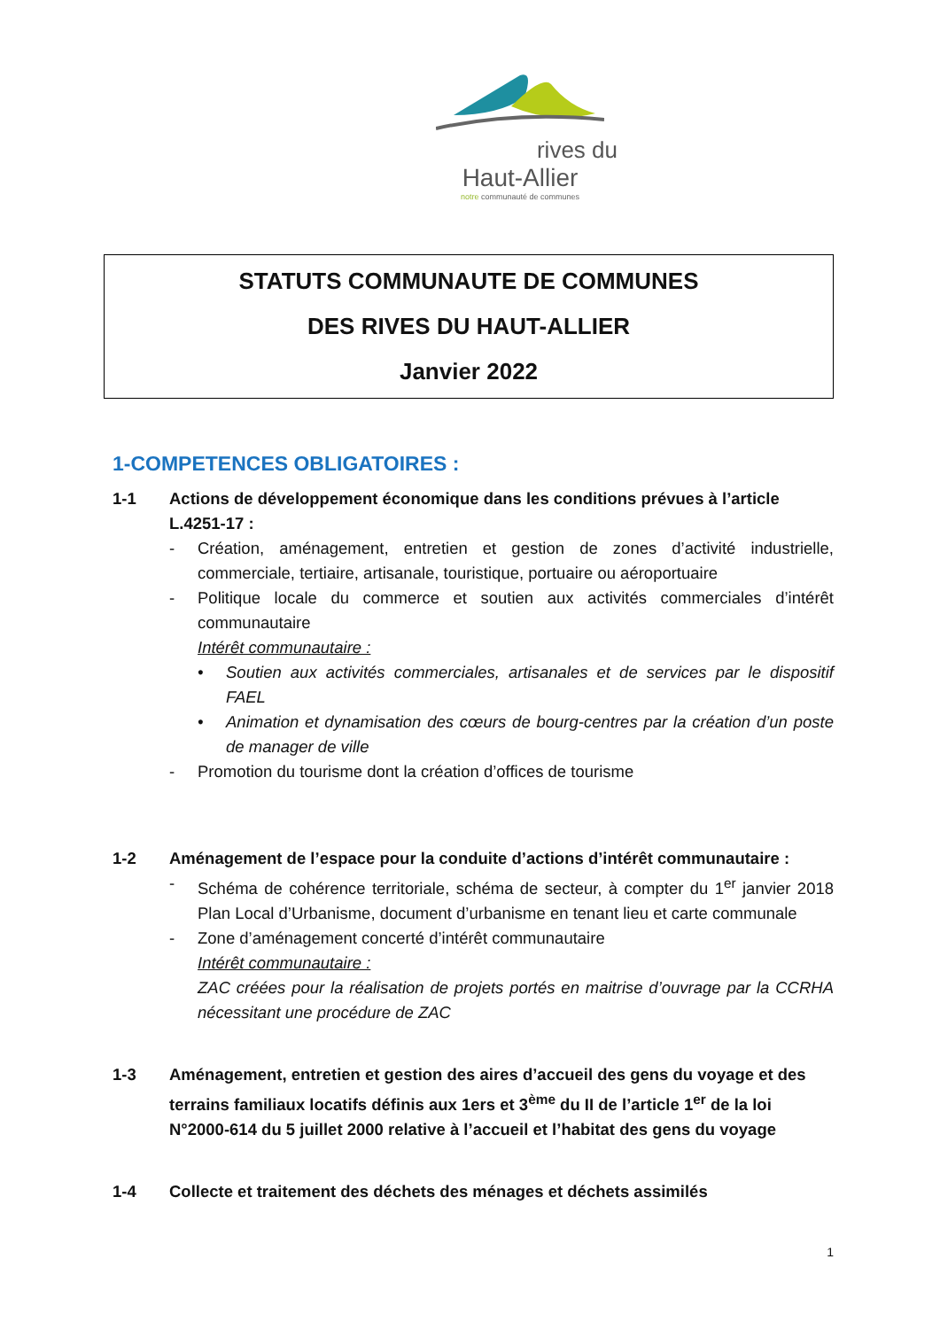rives du
Haut-Allier
notre communauté de communes
STATUTS COMMUNAUTE DE COMMUNES
DES RIVES DU HAUT-ALLIER
Janvier 2022
1-COMPETENCES OBLIGATOIRES :
1-1 Actions de développement économique dans les conditions prévues à l’article L.4251-17 :
- Création, aménagement, entretien et gestion de zones d’activité industrielle, commerciale, tertiaire, artisanale, touristique, portuaire ou aéroportuaire
- Politique locale du commerce et soutien aux activités commerciales d’intérêt communautaire
Intérêt communautaire :
• Soutien aux activités commerciales, artisanales et de services par le dispositif FAEL
• Animation et dynamisation des cœurs de bourg-centres par la création d’un poste de manager de ville
- Promotion du tourisme dont la création d’offices de tourisme
1-2 Aménagement de l’espace pour la conduite d’actions d’intérêt communautaire :
- Schéma de cohérence territoriale, schéma de secteur, à compter du 1<sup>er</sup> janvier 2018 Plan Local d’Urbanisme, document d’urbanisme en tenant lieu et carte communale
- Zone d’aménagement concerté d’intérêt communautaire
Intérêt communautaire :
ZAC créées pour la réalisation de projets portés en maitrise d’ouvrage par la CCRHA nécessitant une procédure de ZAC
1-3 Aménagement, entretien et gestion des aires d’accueil des gens du voyage et des terrains familiaux locatifs définis aux 1ers et 3<sup>ème</sup> du II de l’article 1<sup>er</sup> de la loi N°2000-614 du 5 juillet 2000 relative à l’accueil et l’habitat des gens du voyage
1-4 Collecte et traitement des déchets des ménages et déchets assimilés
1